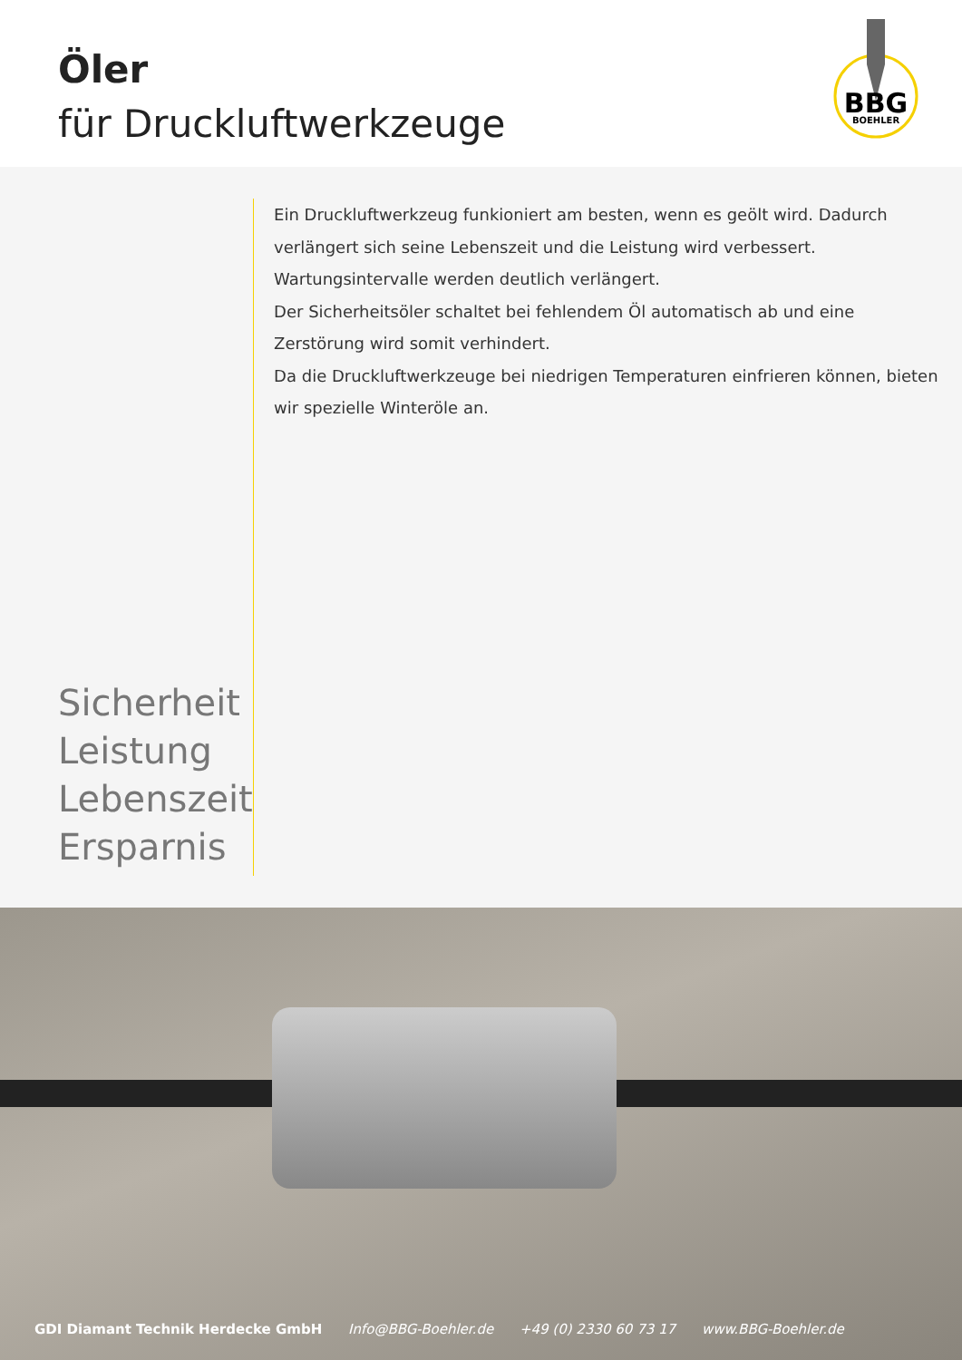Öler
für Druckluftwerkzeuge
BBG
BOEHLER
Sicherheit
Leistung
Lebenszeit
Ersparnis
Ein Druckluftwerkzeug funkioniert am besten, wenn es geölt wird. Dadurch verlängert sich seine Lebenszeit und die Leistung wird verbessert. Wartungsintervalle werden deutlich verlängert.
Der Sicherheitsöler schaltet bei fehlendem Öl automatisch ab und eine Zerstörung wird somit verhindert.
Da die Druckluftwerkzeuge bei niedrigen Temperaturen einfrieren können, bieten wir spezielle Winteröle an.
GDI Diamant Technik Herdecke GmbH Info@BBG-Boehler.de +49 (0) 2330 60 73 17 www.BBG-Boehler.de